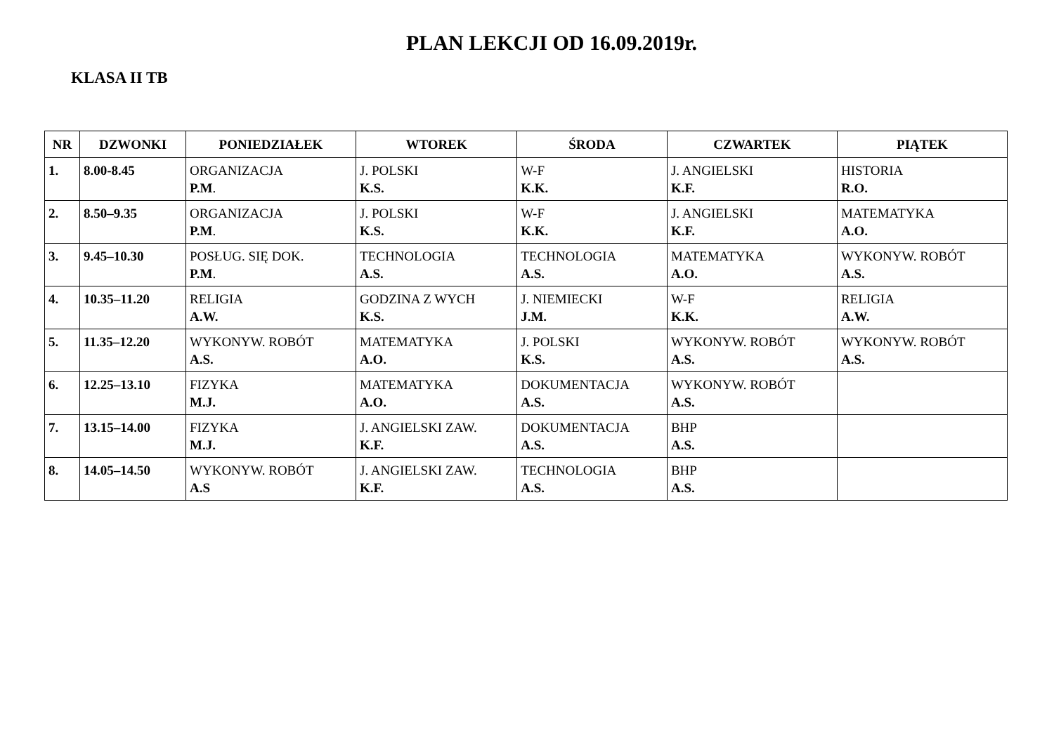PLAN LEKCJI OD 16.09.2019r.
KLASA II TB
| NR | DZWONKI | PONIEDZIAŁEK | WTOREK | ŚRODA | CZWARTEK | PIĄTEK |
| --- | --- | --- | --- | --- | --- | --- |
| 1. | 8.00-8.45 | ORGANIZACJA P.M . | J. POLSKI K.S. | W-F K.K. | J. ANGIELSKI K.F. | HISTORIA R.O. |
| 2. | 8.50–9.35 | ORGANIZACJA P.M . | J. POLSKI K.S. | W-F K.K. | J. ANGIELSKI K.F. | MATEMATYKA A.O. |
| 3. | 9.45–10.30 | POSŁUG. SIĘ DOK. P.M . | TECHNOLOGIA A.S. | TECHNOLOGIA A.S. | MATEMATYKA A.O. | WYKONYW. ROBÓT A.S. |
| 4. | 10.35–11.20 | RELIGIA A.W. | GODZINA Z WYCH K.S. | J. NIEMIECKI J.M. | W-F K.K. | RELIGIA A.W. |
| 5. | 11.35–12.20 | WYKONYW. ROBÓT A.S. | MATEMATYKA A.O. | J. POLSKI K.S. | WYKONYW. ROBÓT A.S. | WYKONYW. ROBÓT A.S. |
| 6. | 12.25–13.10 | FIZYKA M.J. | MATEMATYKA A.O. | DOKUMENTACJA A.S. | WYKONYW. ROBÓT A.S. | |
| 7. | 13.15–14.00 | FIZYKA M.J. | J. ANGIELSKI ZAW. K.F. | DOKUMENTACJA A.S. | BHP A.S. | |
| 8. | 14.05–14.50 | WYKONYW. ROBÓT A.S | J. ANGIELSKI ZAW. K.F. | TECHNOLOGIA A.S. | BHP A.S. | |